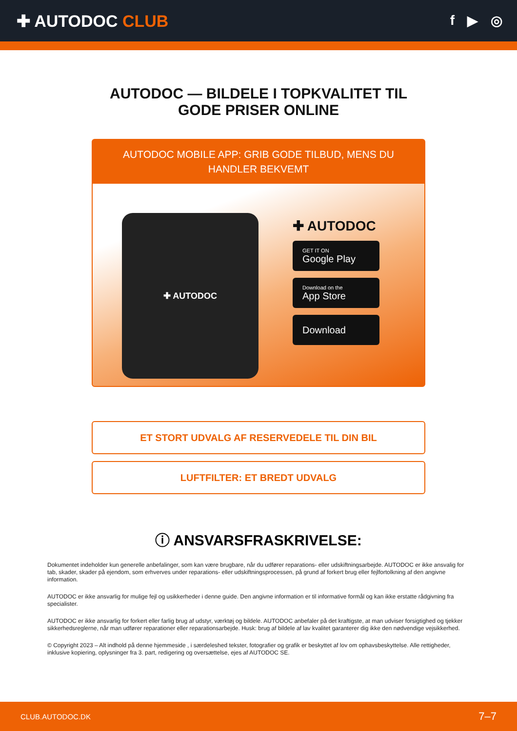✚ AUTODOC CLUB
f ▶ ◎
AUTODOC — BILDELE I TOPKVALITET TIL GODE PRISER ONLINE
AUTODOC MOBILE APP: GRIB GODE TILBUD, MENS DU HANDLER BEKVEMT
✚ AUTODOC
✚ AUTODOC
GET IT ON
Google Play
Download on the
App Store
Download
ET STORT UDVALG AF RESERVEDELE TIL DIN BIL
LUFTFILTER: ET BREDT UDVALG
ⓘ ANSVARSFRASKRIVELSE:
Dokumentet indeholder kun generelle anbefalinger, som kan være brugbare, når du udfører reparations- eller udskiftningsarbejde. AUTODOC er ikke ansvalig for tab, skader, skader på ejendom, som erhverves under reparations- eller udskiftningsprocessen, på grund af forkert brug eller fejlfortolkning af den angivne information.
AUTODOC er ikke ansvarlig for mulige fejl og usikkerheder i denne guide. Den angivne information er til informative formål og kan ikke erstatte rådgivning fra specialister.
AUTODOC er ikke ansvarlig for forkert eller farlig brug af udstyr, værktøj og bildele. AUTODOC anbefaler på det kraftigste, at man udviser forsigtighed og tjekker sikkerhedsreglerne, når man udfører reparationer eller reparationsarbejde. Husk: brug af bildele af lav kvalitet garanterer dig ikke den nødvendige vejsikkerhed.
© Copyright 2023 – Alt indhold på denne hjemmeside , i særdeleshed tekster, fotografier og grafik er beskyttet af lov om ophavsbeskyttelse. Alle rettigheder, inklusive kopiering, oplysninger fra 3. part, redigering og oversættelse, ejes af AUTODOC SE.
CLUB.AUTODOC.DK 7–7